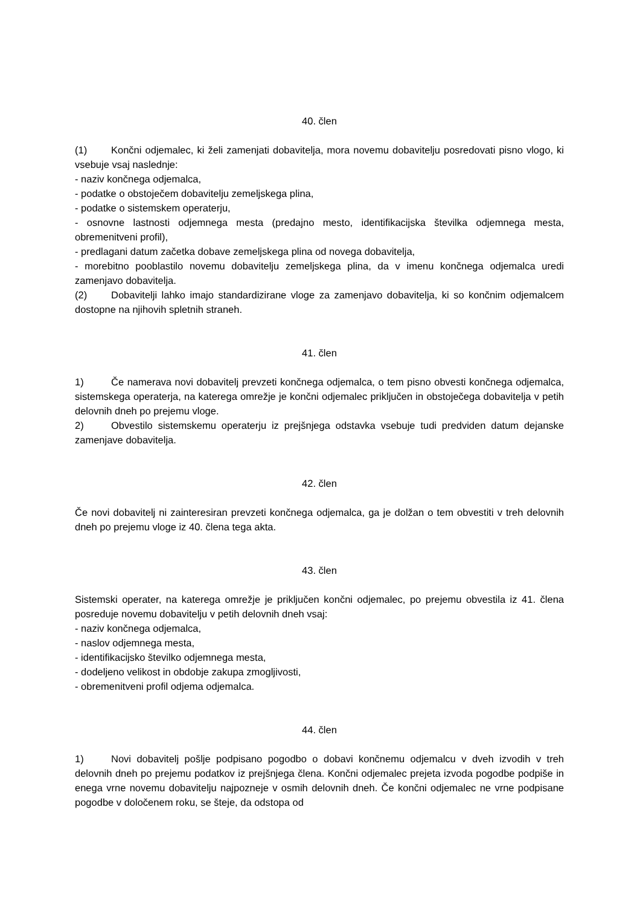40. člen
(1) Končni odjemalec, ki želi zamenjati dobavitelja, mora novemu dobavitelju posredovati pisno vlogo, ki vsebuje vsaj naslednje:
- naziv končnega odjemalca,
- podatke o obstoječem dobavitelju zemeljskega plina,
- podatke o sistemskem operaterju,
- osnovne lastnosti odjemnega mesta (predajno mesto, identifikacijska številka odjemnega mesta, obremenitveni profil),
- predlagani datum začetka dobave zemeljskega plina od novega dobavitelja,
- morebitno pooblastilo novemu dobavitelju zemeljskega plina, da v imenu končnega odjemalca uredi zamenjavo dobavitelja.
(2) Dobavitelji lahko imajo standardizirane vloge za zamenjavo dobavitelja, ki so končnim odjemalcem dostopne na njihovih spletnih straneh.
41. člen
1) Če namerava novi dobavitelj prevzeti končnega odjemalca, o tem pisno obvesti končnega odjemalca, sistemskega operaterja, na katerega omrežje je končni odjemalec priključen in obstoječega dobavitelja v petih delovnih dneh po prejemu vloge.
2) Obvestilo sistemskemu operaterju iz prejšnjega odstavka vsebuje tudi predviden datum dejanske zamenjave dobavitelja.
42. člen
Če novi dobavitelj ni zainteresiran prevzeti končnega odjemalca, ga je dolžan o tem obvestiti v treh delovnih dneh po prejemu vloge iz 40. člena tega akta.
43. člen
Sistemski operater, na katerega omrežje je priključen končni odjemalec, po prejemu obvestila iz 41. člena posreduje novemu dobavitelju v petih delovnih dneh vsaj:
- naziv končnega odjemalca,
- naslov odjemnega mesta,
- identifikacijsko številko odjemnega mesta,
- dodeljeno velikost in obdobje zakupa zmogljivosti,
- obremenitveni profil odjema odjemalca.
44. člen
1) Novi dobavitelj pošlje podpisano pogodbo o dobavi končnemu odjemalcu v dveh izvodih v treh delovnih dneh po prejemu podatkov iz prejšnjega člena. Končni odjemalec prejeta izvoda pogodbe podpiše in enega vrne novemu dobavitelju najpozneje v osmih delovnih dneh. Če končni odjemalec ne vrne podpisane pogodbe v določenem roku, se šteje, da odstopa od